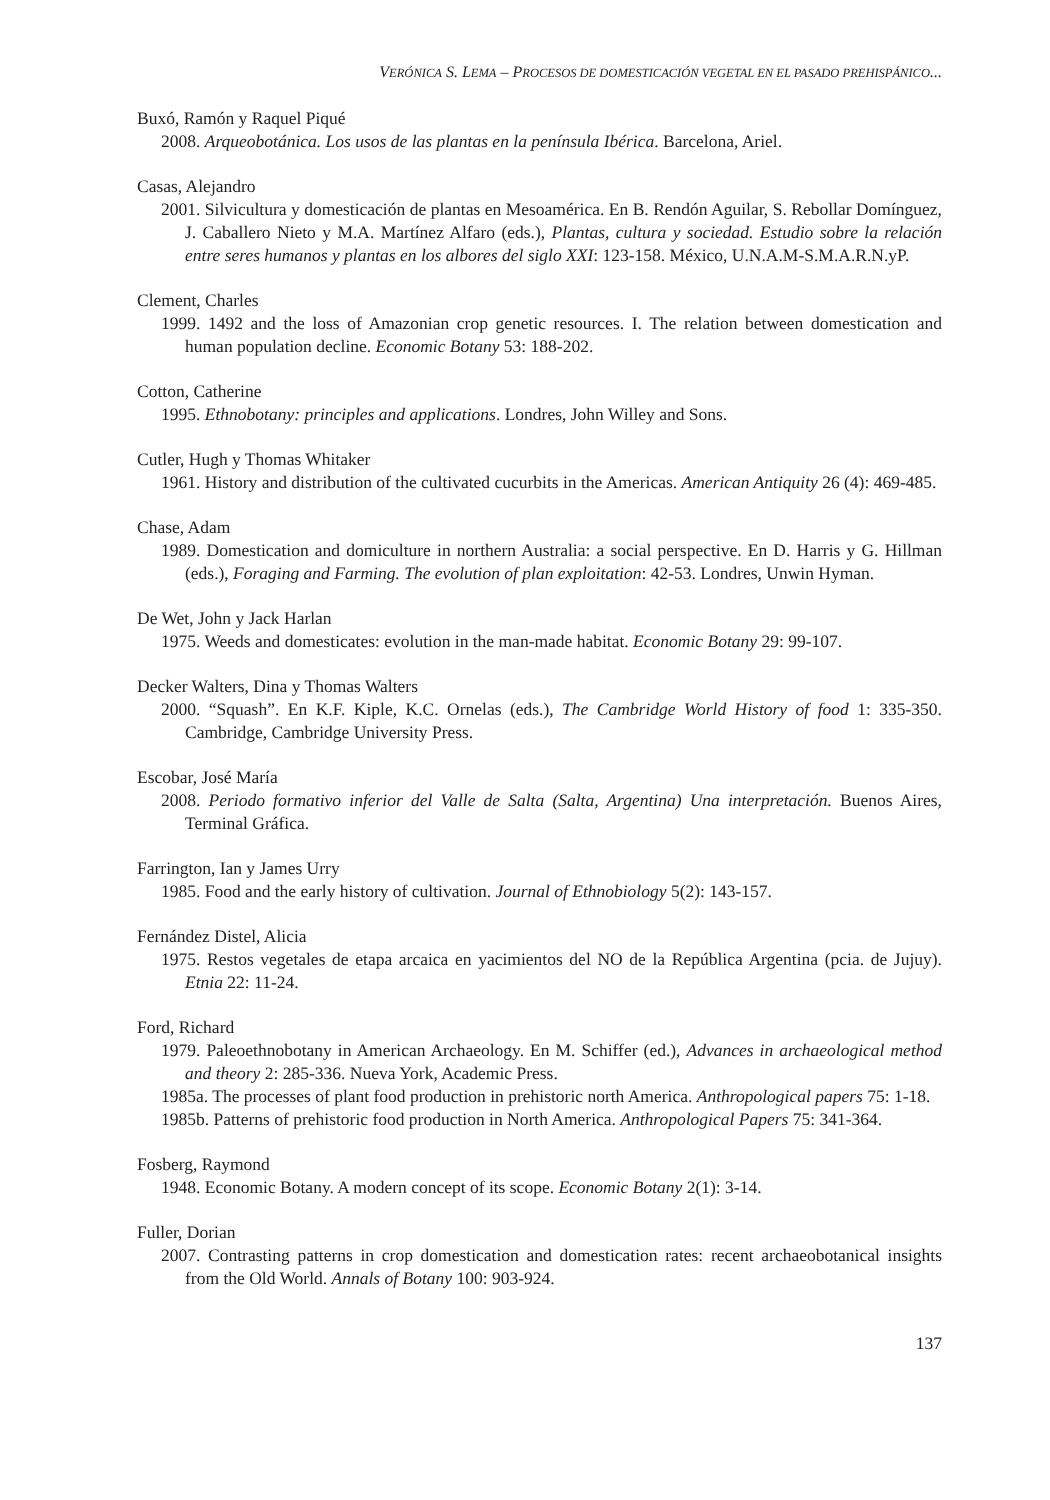VERÓNICA S. LEMA – PROCESOS DE DOMESTICACIÓN VEGETAL EN EL PASADO PREHISPÁNICO...
Buxó, Ramón y Raquel Piqué
2008. Arqueobotánica. Los usos de las plantas en la península Ibérica. Barcelona, Ariel.
Casas, Alejandro
2001. Silvicultura y domesticación de plantas en Mesoamérica. En B. Rendón Aguilar, S. Rebollar Domínguez, J. Caballero Nieto y M.A. Martínez Alfaro (eds.), Plantas, cultura y sociedad. Estudio sobre la relación entre seres humanos y plantas en los albores del siglo XXI: 123-158. México, U.N.A.M-S.M.A.R.N.yP.
Clement, Charles
1999. 1492 and the loss of Amazonian crop genetic resources. I. The relation between domestication and human population decline. Economic Botany 53: 188-202.
Cotton, Catherine
1995. Ethnobotany: principles and applications. Londres, John Willey and Sons.
Cutler, Hugh y Thomas Whitaker
1961. History and distribution of the cultivated cucurbits in the Americas. American Antiquity 26 (4): 469-485.
Chase, Adam
1989. Domestication and domiculture in northern Australia: a social perspective. En D. Harris y G. Hillman (eds.), Foraging and Farming. The evolution of plan exploitation: 42-53. Londres, Unwin Hyman.
De Wet, John y Jack Harlan
1975. Weeds and domesticates: evolution in the man-made habitat. Economic Botany 29: 99-107.
Decker Walters, Dina y Thomas Walters
2000. “Squash”. En K.F. Kiple, K.C. Ornelas (eds.), The Cambridge World History of food 1: 335-350. Cambridge, Cambridge University Press.
Escobar, José María
2008. Periodo formativo inferior del Valle de Salta (Salta, Argentina) Una interpretación. Buenos Aires, Terminal Gráfica.
Farrington, Ian y James Urry
1985. Food and the early history of cultivation. Journal of Ethnobiology 5(2): 143-157.
Fernández Distel, Alicia
1975. Restos vegetales de etapa arcaica en yacimientos del NO de la República Argentina (pcia. de Jujuy). Etnia 22: 11-24.
Ford, Richard
1979. Paleoethnobotany in American Archaeology. En M. Schiffer (ed.), Advances in archaeological method and theory 2: 285-336. Nueva York, Academic Press.
1985a. The processes of plant food production in prehistoric north America. Anthropological papers 75: 1-18.
1985b. Patterns of prehistoric food production in North America. Anthropological Papers 75: 341-364.
Fosberg, Raymond
1948. Economic Botany. A modern concept of its scope. Economic Botany 2(1): 3-14.
Fuller, Dorian
2007. Contrasting patterns in crop domestication and domestication rates: recent archaeobotanical insights from the Old World. Annals of Botany 100: 903-924.
137